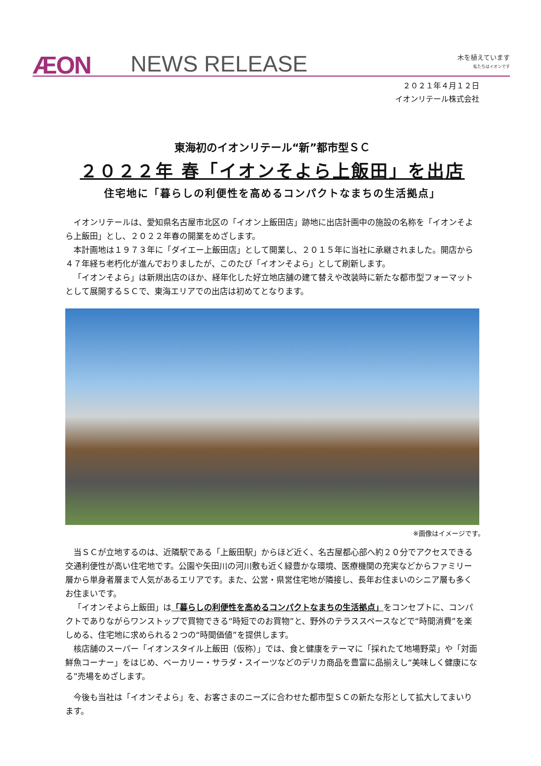ÆON NEWS RELEASE
木を植えています
私たちはイオンです
２０２１年４月１２日
イオンリテール株式会社
東海初のイオンリテール“新”都市型ＳＣ
２０２２年 春「イオンそよら上飯田」を出店
住宅地に「暮らしの利便性を高めるコンパクトなまちの生活拠点」
イオンリテールは、愛知県名古屋市北区の「イオン上飯田店」跡地に出店計画中の施設の名称を「イオンそよら上飯田」とし、２０２２年春の開業をめざします。
本計画地は１９７３年に「ダイエー上飯田店」として開業し、２０１５年に当社に承継されました。開店から４７年経ち老朽化が進んでおりましたが、このたび「イオンそよら」として刷新します。
「イオンそよら」は新規出店のほか、経年化した好立地店舗の建て替えや改装時に新たな都市型フォーマットとして展開するＳＣで、東海エリアでの出店は初めてとなります。
※画像はイメージです。
当ＳＣが立地するのは、近隣駅である「上飯田駅」からほど近く、名古屋都心部へ約２０分でアクセスできる交通利便性が高い住宅地です。公園や矢田川の河川敷も近く緑豊かな環境、医療機関の充実などからファミリー層から単身者層まで人気があるエリアです。また、公営・県営住宅地が隣接し、長年お住まいのシニア層も多くお住まいです。
「イオンそよら上飯田」は「暮らしの利便性を高めるコンパクトなまちの生活拠点」をコンセプトに、コンパクトでありながらワンストップで買物できる“時短でのお買物”と、野外のテラススペースなどで“時間消費”を楽しめる、住宅地に求められる２つの“時間価値”を提供します。
核店舗のスーパー「イオンスタイル上飯田（仮称）」では、食と健康をテーマに「採れたて地場野菜」や「対面鮮魚コーナー」をはじめ、ベーカリー・サラダ・スイーツなどのデリカ商品を豊富に品揃えし“美味しく健康になる”売場をめざします。
今後も当社は「イオンそよら」を、お客さまのニーズに合わせた都市型ＳＣの新たな形として拡大してまいります。